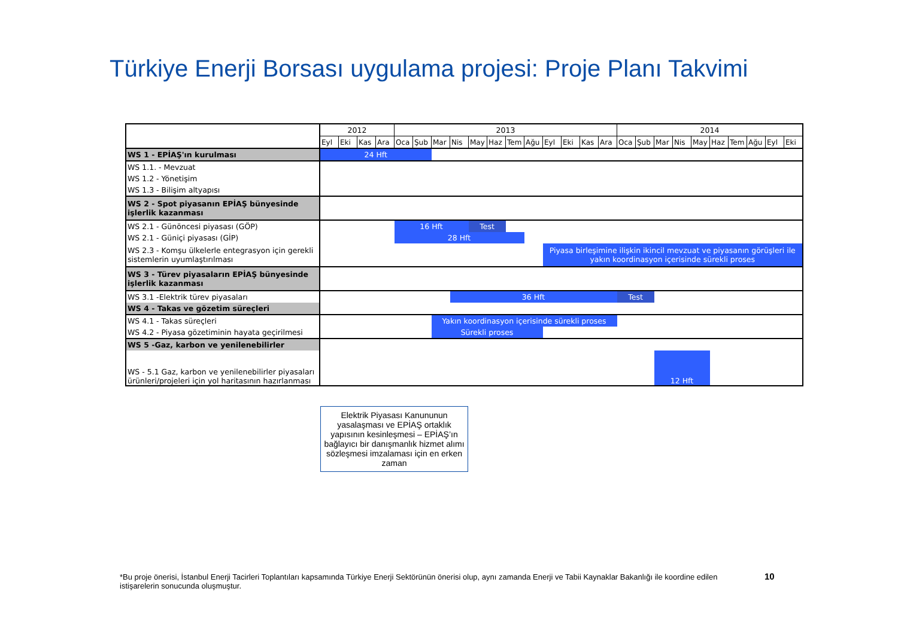Türkiye Enerji Borsası uygulama projesi: Proje Planı Takvimi
| | 2012 | | | | 2013 | | | | | | | | | | | | 2014 | | | | | | | | | |
| | Eyl | Eki | Kas | Ara | Oca | Şub | Mar | Nis | May | Haz | Tem | Ağu | Eyl | Eki | Kas | Ara | Oca | Şub | Mar | Nis | May | Haz | Tem | Ağu | Eyl | Eki |
| WS 1 - EPİAŞ'ın kurulması | 24 Hft | | | | | | | | | | | | | | | | | | | | | | | | | |
| WS 1.1. - Mevzuat | | | | | | | | | | | | | | | | | | | | | | | | | | |
| WS 1.2 - Yönetişim | | | | | | | | | | | | | | | | | | | | | | | | | | |
| WS 1.3 - Bilişim altyapısı | | | | | | | | | | | | | | | | | | | | | | | | | | |
| WS 2 - Spot piyasanın EPİAŞ bünyesinde işlerlik kazanması | | | | | | | | | | | | | | | | | | | | | | | | | | |
| WS 2.1 - Günöncesi piyasası (GÖP) | | | | | 16 Hft | | | | Test | | | | | | | | | | | | | | | | | |
| WS 2.1 - Güniçi piyasası (GİP) | | | | | 28 Hft | | | | | | | | | | | | | | | | | | | | | |
| WS 2.3 - Komşu ülkelerle entegrasyon için gerekli sistemlerin uyumlaştırılması | | | | | | | | | | | | | Piyasa birleşimine ilişkin ikincil mevzuat ve piyasanın görüşleri ile yakın koordinasyon içerisinde sürekli proses | | | | | | | | | | | | | |
| WS 3 - Türev piyasaların EPİAŞ bünyesinde işlerlik kazanması | | | | | | | | | | | | | | | | | | | | | | | | | | |
| WS 3.1 -Elektrik türev piyasaları | | | | | | | | 36 Hft | | | | | | | | | Test | | | | | | | | | |
| WS 4 - Takas ve gözetim süreçleri | | | | | | | | | | | | | | | | | | | | | | | | | | |
| WS 4.1 - Takas süreçleri | | | | | | | Yakın koordinasyon içerisinde sürekli proses | | | | | | | | | | | | | | | | | | | |
| WS 4.2 - Piyasa gözetiminin hayata geçirilmesi | | | | | | | Sürekli proses | | | | | | | | | | | | | | | | | | | |
| WS 5 -Gaz, karbon ve yenilenebilirler | | | | | | | | | | | | | | | | | | | | | | | | | | |
| WS - 5.1 Gaz, karbon ve yenilenebilirler piyasaları ürünleri/projeleri için yol haritasının hazırlanması | | | | | | | | | | | | | | | | | | | 12 Hft | | | | | | | |
Elektrik Piyasası Kanununun yasalaşması ve EPİAŞ ortaklık yapısının kesinleşmesi – EPİAŞ’ın bağlayıcı bir danışmanlık hizmet alımı sözleşmesi imzalaması için en erken zaman
*Bu proje önerisi, İstanbul Enerji Tacirleri Toplantıları kapsamında Türkiye Enerji Sektörünün önerisi olup, aynı zamanda Enerji ve Tabii Kaynaklar Bakanlığı ile koordine edilen istişarelerin sonucunda oluşmuştur.
10